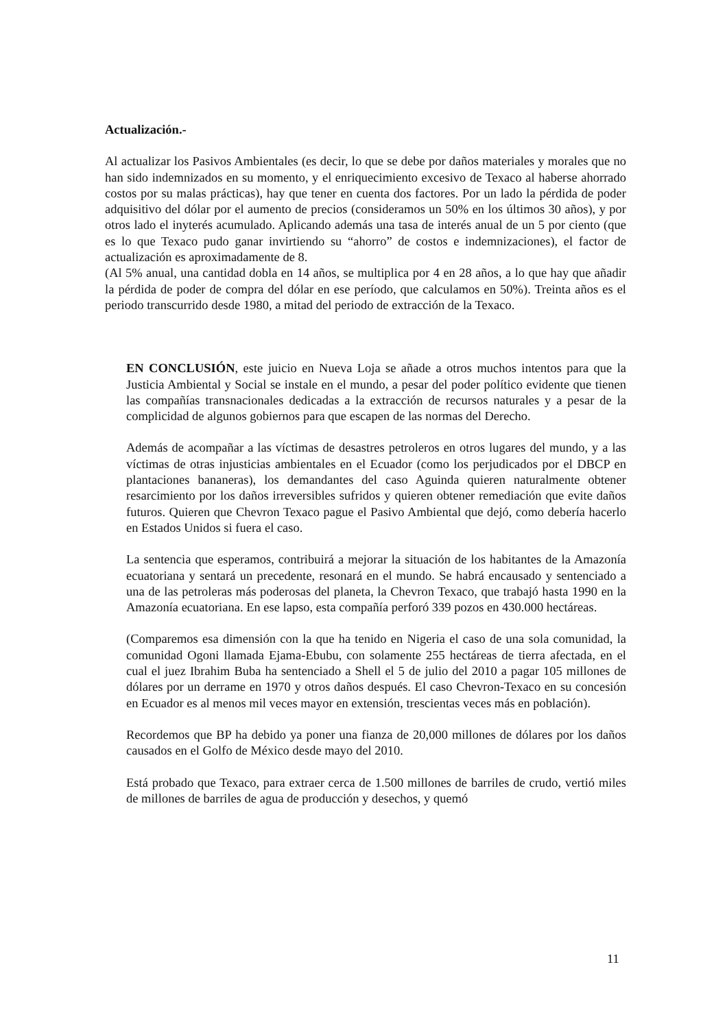Actualización.-
Al actualizar los Pasivos Ambientales (es decir, lo que se debe por daños materiales y morales que no han sido indemnizados en su momento, y el enriquecimiento excesivo de Texaco al haberse ahorrado costos por su malas prácticas), hay que tener en cuenta dos factores. Por un lado la pérdida de poder adquisitivo del dólar por el aumento de precios (consideramos un 50% en los últimos 30 años), y por otros lado el inyterés acumulado. Aplicando además una tasa de interés anual de un 5 por ciento (que es lo que Texaco pudo ganar invirtiendo su “ahorro” de costos e indemnizaciones), el factor de actualización es aproximadamente de 8.
(Al 5% anual, una cantidad dobla en 14 años, se multiplica por 4 en 28 años, a lo que hay que añadir la pérdida de poder de compra del dólar en ese período, que calculamos en 50%). Treinta años es el periodo transcurrido desde 1980, a mitad del periodo de extracción de la Texaco.
EN CONCLUSIÓN, este juicio en Nueva Loja se añade a otros muchos intentos para que la Justicia Ambiental y Social se instale en el mundo, a pesar del poder político evidente que tienen las compañías transnacionales dedicadas a la extracción de recursos naturales y a pesar de la complicidad de algunos gobiernos para que escapen de las normas del Derecho.
Además de acompañar a las víctimas de desastres petroleros en otros lugares del mundo, y a las víctimas de otras injusticias ambientales en el Ecuador (como los perjudicados por el DBCP en plantaciones bananeras), los demandantes del caso Aguinda quieren naturalmente obtener resarcimiento por los daños irreversibles sufridos y quieren obtener remediación que evite daños futuros. Quieren que Chevron Texaco pague el Pasivo Ambiental que dejó, como debería hacerlo en Estados Unidos si fuera el caso.
La sentencia que esperamos, contribuirá a mejorar la situación de los habitantes de la Amazonía ecuatoriana y sentará un precedente, resonará en el mundo. Se habrá encausado y sentenciado a una de las petroleras más poderosas del planeta, la Chevron Texaco, que trabajó hasta 1990 en la Amazonía ecuatoriana. En ese lapso, esta compañía perforó 339 pozos en 430.000 hectáreas.
(Comparemos esa dimensión con la que ha tenido en Nigeria el caso de una sola comunidad, la comunidad Ogoni llamada Ejama-Ebubu, con solamente 255 hectáreas de tierra afectada, en el cual el juez Ibrahim Buba ha sentenciado a Shell el 5 de julio del 2010 a pagar 105 millones de dólares por un derrame en 1970 y otros daños después. El caso Chevron-Texaco en su concesión en Ecuador es al menos mil veces mayor en extensión, trescientas veces más en población).
Recordemos que BP ha debido ya poner una fianza de 20,000 millones de dólares por los daños causados en el Golfo de México desde mayo del 2010.
Está probado que Texaco, para extraer cerca de 1.500 millones de barriles de crudo, vertió miles de millones de barriles de agua de producción y desechos, y quemó
11